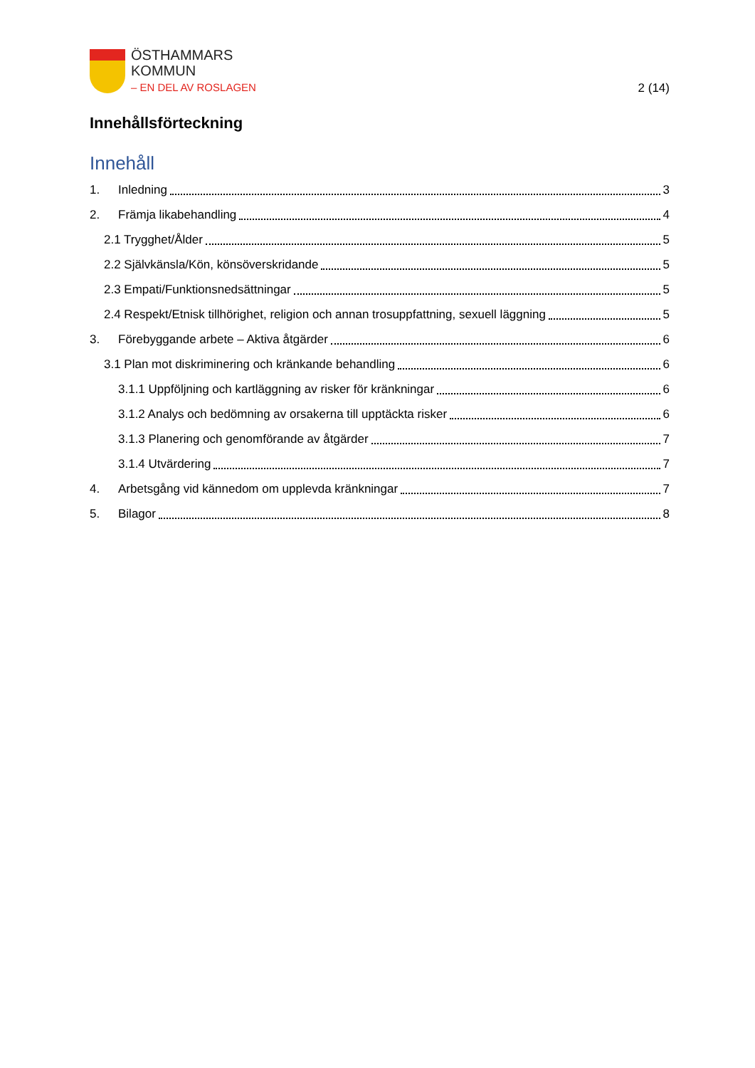ÖSTHAMMARS
KOMMUN
– EN DEL AV ROSLAGEN
2 (14)
Innehållsförteckning
Innehåll
1. Inledning 3
2. Främja likabehandling 4
2.1 Trygghet/Ålder 5
2.2 Självkänsla/Kön, könsöverskridande 5
2.3 Empati/Funktionsnedsättningar 5
2.4 Respekt/Etnisk tillhörighet, religion och annan trosuppfattning, sexuell läggning 5
3. Förebyggande arbete – Aktiva åtgärder 6
3.1 Plan mot diskriminering och kränkande behandling 6
3.1.1 Uppföljning och kartläggning av risker för kränkningar 6
3.1.2 Analys och bedömning av orsakerna till upptäckta risker 6
3.1.3 Planering och genomförande av åtgärder 7
3.1.4 Utvärdering 7
4. Arbetsgång vid kännedom om upplevda kränkningar 7
5. Bilagor 8